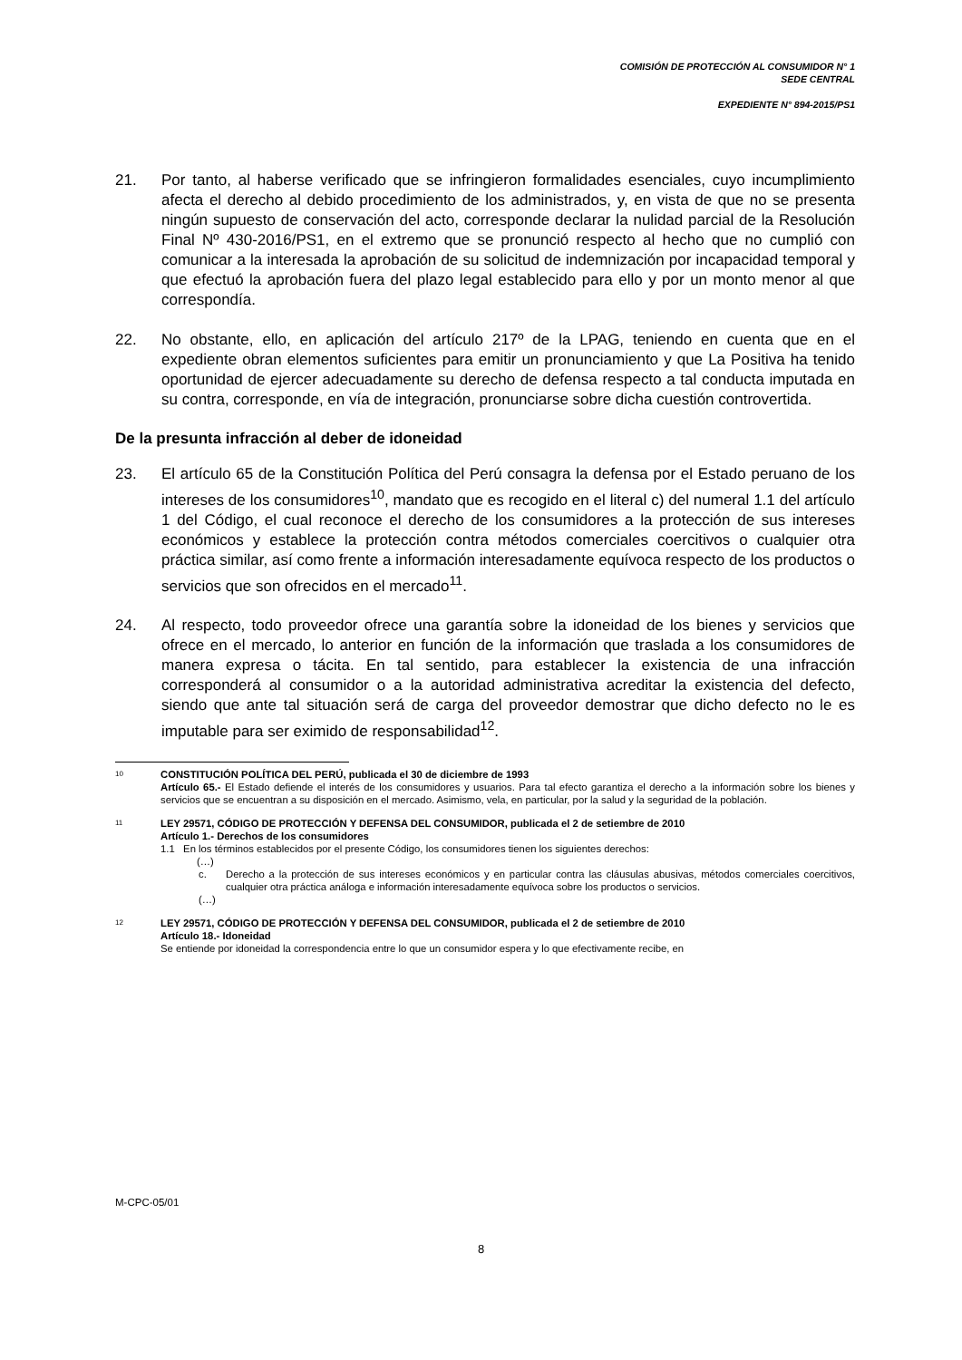COMISIÓN DE PROTECCIÓN AL CONSUMIDOR N° 1
SEDE CENTRAL
EXPEDIENTE N° 894-2015/PS1
21. Por tanto, al haberse verificado que se infringieron formalidades esenciales, cuyo incumplimiento afecta el derecho al debido procedimiento de los administrados, y, en vista de que no se presenta ningún supuesto de conservación del acto, corresponde declarar la nulidad parcial de la Resolución Final Nº 430-2016/PS1, en el extremo que se pronunció respecto al hecho que no cumplió con comunicar a la interesada la aprobación de su solicitud de indemnización por incapacidad temporal y que efectuó la aprobación fuera del plazo legal establecido para ello y por un monto menor al que correspondía.
22. No obstante, ello, en aplicación del artículo 217º de la LPAG, teniendo en cuenta que en el expediente obran elementos suficientes para emitir un pronunciamiento y que La Positiva ha tenido oportunidad de ejercer adecuadamente su derecho de defensa respecto a tal conducta imputada en su contra, corresponde, en vía de integración, pronunciarse sobre dicha cuestión controvertida.
De la presunta infracción al deber de idoneidad
23. El artículo 65 de la Constitución Política del Perú consagra la defensa por el Estado peruano de los intereses de los consumidores<sup>10</sup>, mandato que es recogido en el literal c) del numeral 1.1 del artículo 1 del Código, el cual reconoce el derecho de los consumidores a la protección de sus intereses económicos y establece la protección contra métodos comerciales coercitivos o cualquier otra práctica similar, así como frente a información interesadamente equívoca respecto de los productos o servicios que son ofrecidos en el mercado<sup>11</sup>.
24. Al respecto, todo proveedor ofrece una garantía sobre la idoneidad de los bienes y servicios que ofrece en el mercado, lo anterior en función de la información que traslada a los consumidores de manera expresa o tácita. En tal sentido, para establecer la existencia de una infracción corresponderá al consumidor o a la autoridad administrativa acreditar la existencia del defecto, siendo que ante tal situación será de carga del proveedor demostrar que dicho defecto no le es imputable para ser eximido de responsabilidad<sup>12</sup>.
10
CONSTITUCIÓN POLÍTICA DEL PERÚ, publicada el 30 de diciembre de 1993
Artículo 65.- El Estado defiende el interés de los consumidores y usuarios. Para tal efecto garantiza el derecho a la información sobre los bienes y servicios que se encuentran a su disposición en el mercado. Asimismo, vela, en particular, por la salud y la seguridad de la población.
11
LEY 29571, CÓDIGO DE PROTECCIÓN Y DEFENSA DEL CONSUMIDOR, publicada el 2 de setiembre de 2010
Artículo 1.- Derechos de los consumidores
1.1 En los términos establecidos por el presente Código, los consumidores tienen los siguientes derechos:
(…)
c. Derecho a la protección de sus intereses económicos y en particular contra las cláusulas abusivas, métodos comerciales coercitivos, cualquier otra práctica análoga e información interesadamente equívoca sobre los productos o servicios.
(…)
12
LEY 29571, CÓDIGO DE PROTECCIÓN Y DEFENSA DEL CONSUMIDOR, publicada el 2 de setiembre de 2010
Artículo 18.- Idoneidad
Se entiende por idoneidad la correspondencia entre lo que un consumidor espera y lo que efectivamente recibe, en
M-CPC-05/01
8